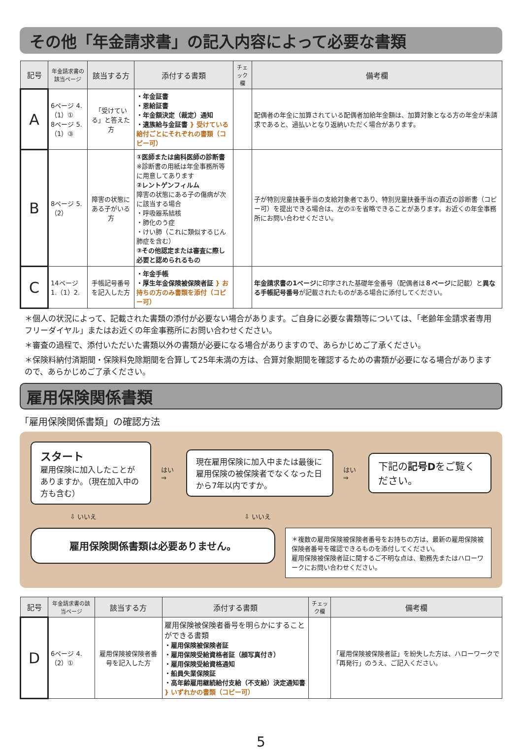その他「年金請求書」の記入内容によって必要な書類
| 記号 | 年金請求書の該当ページ | 該当する方 | 添付する書類 | チェック欄 | 備考欄 |
| --- | --- | --- | --- | --- | --- |
| A | 6ページ 4.（1）① 8ページ 5.（1）③ | 「受けている」と答えた方 | ・年金証書 ・恩給証書 ・年金額決定（裁定）通知 ・遺族給与金証書 } 受けている給付ごとにそれぞれの書類（コピー可） | | 配偶者の年金に加算されている配偶者加給年金額は、加算対象となる方の年金が未請求であると、過払いとなり返納いただく場合があります。 |
| B | 8ページ 5.（2） | 障害の状態にある子がいる方 | ①医師または歯科医師の診断書 ※診断書の用紙は年金事務所等に用意してあります ②レントゲンフィルム 障害の状態にある子の傷病が次に該当する場合 ・呼吸器系結核 ・肺化のう症 ・けい肺（これに類似するじん肺症を含む） ③その他認定または審査に際し必要と認められるもの | | 子が特別児童扶養手当の支給対象者であり、特別児童扶養手当の直近の診断書（コピー可）を提出できる場合は、左の①を省略できることがあります。お近くの年金事務所にお問い合わせください。 |
| C | 14ページ 1.（1）2. | 手帳記号番号を記入した方 | ・年金手帳 ・厚生年金保険被保険者証 } お持ちの方のみ書類を添付（コピー可） | | 年金請求書の1ページ に印字された基礎年金番号（配偶者は ８ページ に記載）と 異なる手帳記号番号 が記載されたものがある場合に添付してください。 |
＊個人の状況によって、記載された書類の添付が必要ない場合があります。ご自身に必要な書類等については、「老齢年金請求者専用フリーダイヤル」またはお近くの年金事務所にお問い合わせください。
＊審査の過程で、添付いただいた書類以外の書類が必要になる場合がありますので、あらかじめご了承ください。
＊保険料納付済期間・保険料免除期間を合算して25年未満の方は、合算対象期間を確認するための書類が必要になる場合がありますので、あらかじめご了承ください。
雇用保険関係書類
「雇用保険関係書類」の確認方法
スタート
雇用保険に加入したことがありますか。（現在加入中の方も含む）
はい ⇒
現在雇用保険に加入中または最後に雇用保険の被保険者でなくなった日から7年以内ですか。
はい ⇒
下記の記号Dをご覧ください。
⇩ いいえ ⇩ いいえ
雇用保険関係書類は必要ありません。
＊複数の雇用保険被保険者番号をお持ちの方は、最新の雇用保険被保険者番号を確認できるものを添付してください。
雇用保険被保険者証に関するご不明な点は、勤務先またはハローワークにお問い合わせください。
| 記号 | 年金請求書の該当ページ | 該当する方 | 添付する書類 | チェック欄 | 備考欄 |
| --- | --- | --- | --- | --- | --- |
| D | 6ページ 4.（2）① | 雇用保険被保険者番号を記入した方 | 雇用保険被保険者番号を明らかにすることができる書類 ・雇用保険被保険者証 ・雇用保険受給資格者証（顔写真付き） ・雇用保険受給資格通知 ・船員失業保険証 ・高年齢雇用継続給付支給（不支給）決定通知書 } いずれかの書類（コピー可） | | 「雇用保険被保険者証」を紛失した方は、ハローワークで「再発行」のうえ、ご記入ください。 |
5